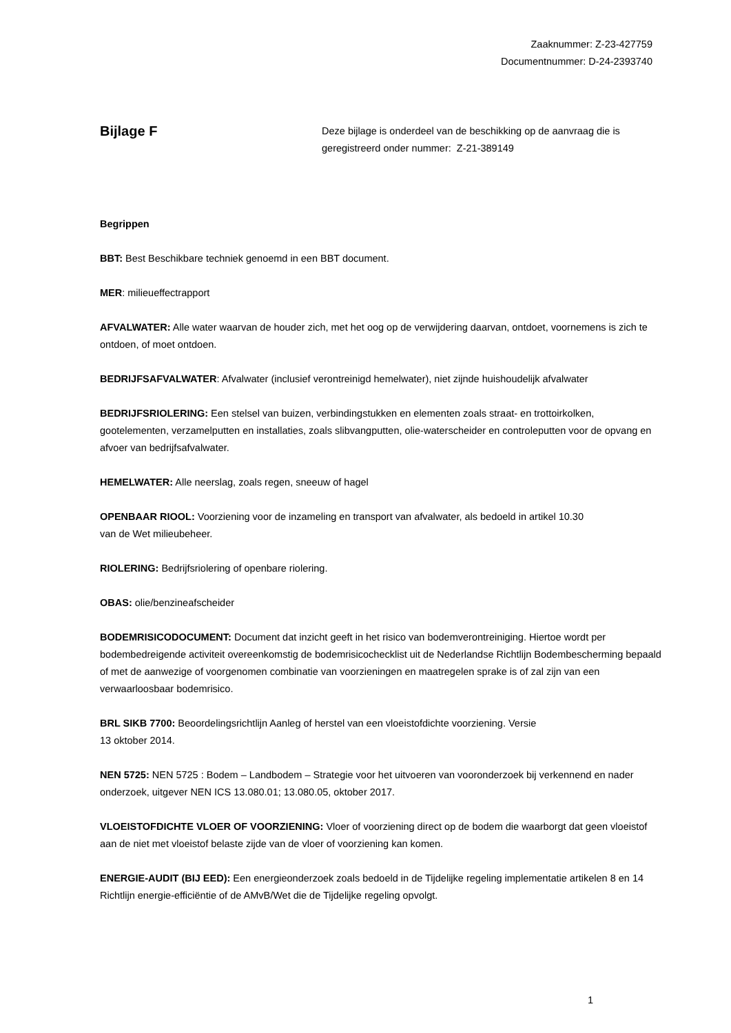Zaaknummer: Z-23-427759
Documentnummer: D-24-2393740
Bijlage F
Deze bijlage is onderdeel van de beschikking op de aanvraag die is geregistreerd onder nummer: Z-21-389149
Begrippen
BBT: Best Beschikbare techniek genoemd in een BBT document.
MER: milieueffectrapport
AFVALWATER: Alle water waarvan de houder zich, met het oog op de verwijdering daarvan, ontdoet, voornemens is zich te ontdoen, of moet ontdoen.
BEDRIJFSAFVALWATER: Afvalwater (inclusief verontreinigd hemelwater), niet zijnde huishoudelijk afvalwater
BEDRIJFSRIOLERING: Een stelsel van buizen, verbindingstukken en elementen zoals straat- en trottoirkolken, gootelementen, verzamelputten en installaties, zoals slibvangputten, olie-waterscheider en controleputten voor de opvang en afvoer van bedrijfsafvalwater.
HEMELWATER: Alle neerslag, zoals regen, sneeuw of hagel
OPENBAAR RIOOL: Voorziening voor de inzameling en transport van afvalwater, als bedoeld in artikel 10.30
van de Wet milieubeheer.
RIOLERING: Bedrijfsriolering of openbare riolering.
OBAS: olie/benzineafscheider
BODEMRISICODOCUMENT: Document dat inzicht geeft in het risico van bodemverontreiniging. Hiertoe wordt per bodembedreigende activiteit overeenkomstig de bodemrisicochecklist uit de Nederlandse Richtlijn Bodembescherming bepaald of met de aanwezige of voorgenomen combinatie van voorzieningen en maatregelen sprake is of zal zijn van een verwaarloosbaar bodemrisico.
BRL SIKB 7700: Beoordelingsrichtlijn Aanleg of herstel van een vloeistofdichte voorziening. Versie
13 oktober 2014.
NEN 5725: NEN 5725 : Bodem – Landbodem – Strategie voor het uitvoeren van vooronderzoek bij verkennend en nader onderzoek, uitgever NEN ICS 13.080.01; 13.080.05, oktober 2017.
VLOEISTOFDICHTE VLOER OF VOORZIENING: Vloer of voorziening direct op de bodem die waarborgt dat geen vloeistof aan de niet met vloeistof belaste zijde van de vloer of voorziening kan komen.
ENERGIE-AUDIT (BIJ EED): Een energieonderzoek zoals bedoeld in de Tijdelijke regeling implementatie artikelen 8 en 14 Richtlijn energie-efficiëntie of de AMvB/Wet die de Tijdelijke regeling opvolgt.
1